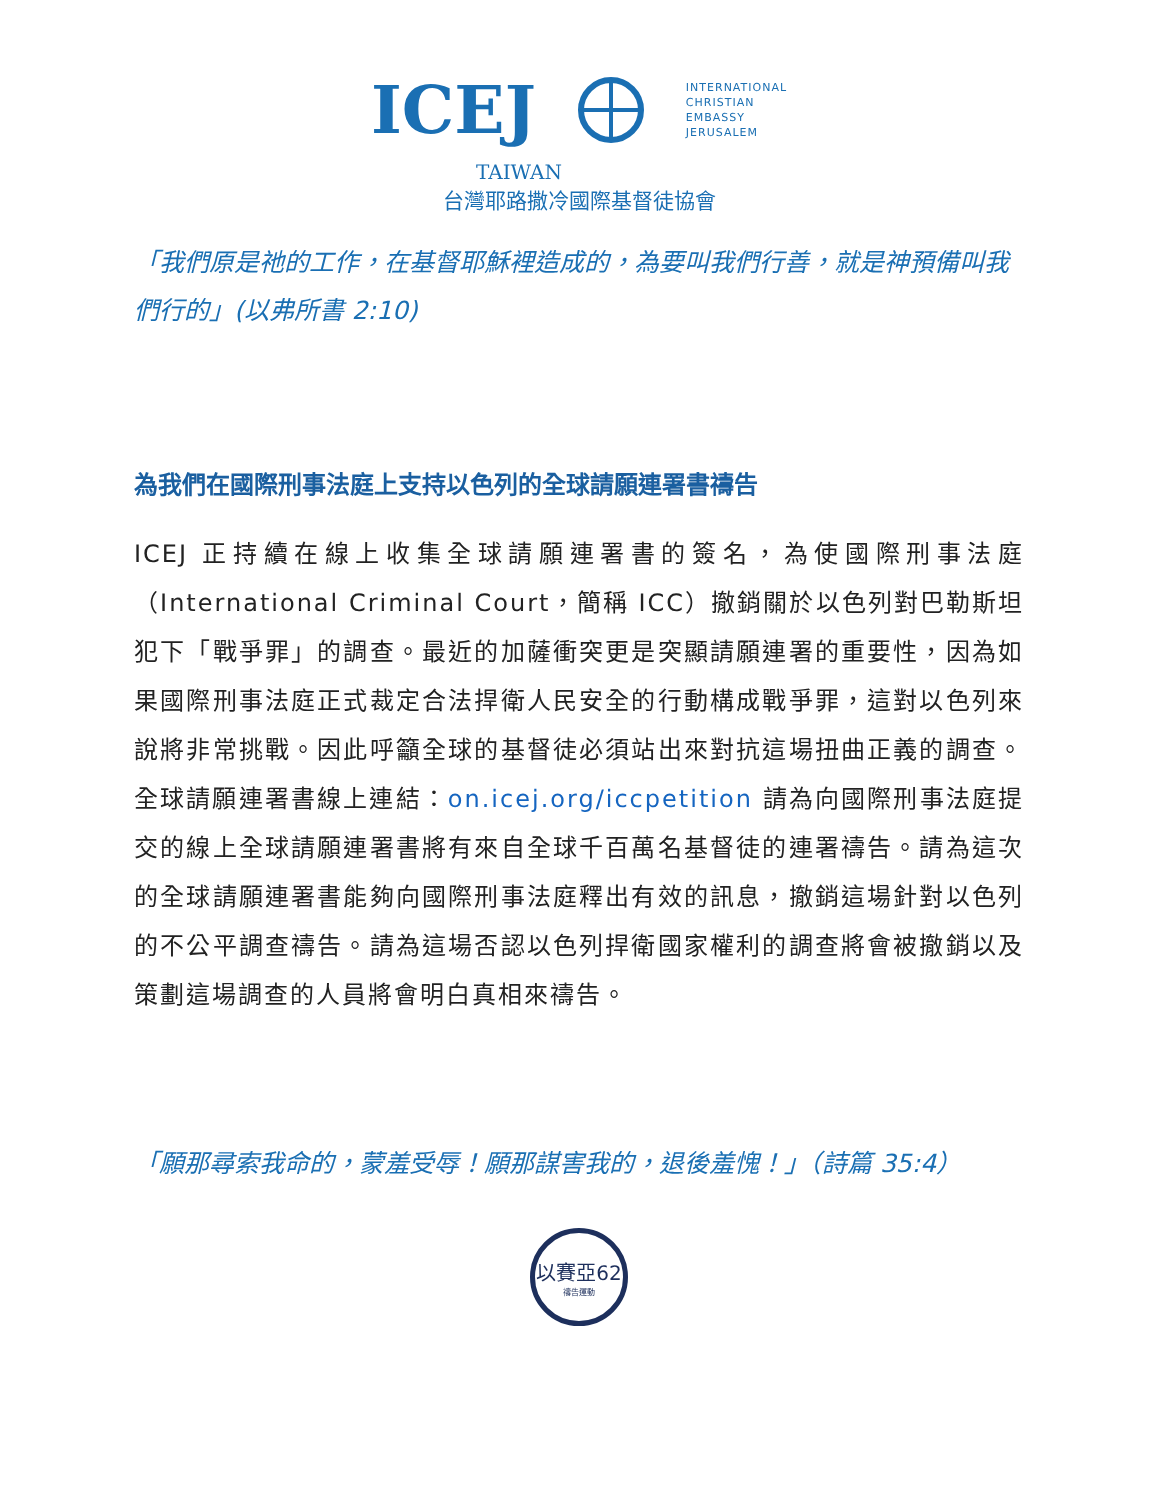ICEJ
INTERNATIONAL
CHRISTIAN
EMBASSY
JERUSALEM
TAIWAN
台灣耶路撒冷國際基督徒協會
「我們原是祂的工作，在基督耶穌裡造成的，為要叫我們行善，就是神預備叫我們行的」(以弗所書 2:10)
為我們在國際刑事法庭上支持以色列的全球請願連署書禱告
ICEJ 正持續在線上收集全球請願連署書的簽名，為使國際刑事法庭（International Criminal Court，簡稱 ICC）撤銷關於以色列對巴勒斯坦犯下「戰爭罪」的調查。最近的加薩衝突更是突顯請願連署的重要性，因為如果國際刑事法庭正式裁定合法捍衛人民安全的行動構成戰爭罪，這對以色列來說將非常挑戰。因此呼籲全球的基督徒必須站出來對抗這場扭曲正義的調查。全球請願連署書線上連結：on.icej.org/iccpetition 請為向國際刑事法庭提交的線上全球請願連署書將有來自全球千百萬名基督徒的連署禱告。請為這次的全球請願連署書能夠向國際刑事法庭釋出有效的訊息，撤銷這場針對以色列的不公平調查禱告。請為這場否認以色列捍衛國家權利的調查將會被撤銷以及策劃這場調查的人員將會明白真相來禱告。
「願那尋索我命的，蒙羞受辱！願那謀害我的，退後羞愧！」（詩篇 35:4）
以賽亞62
禱告運動